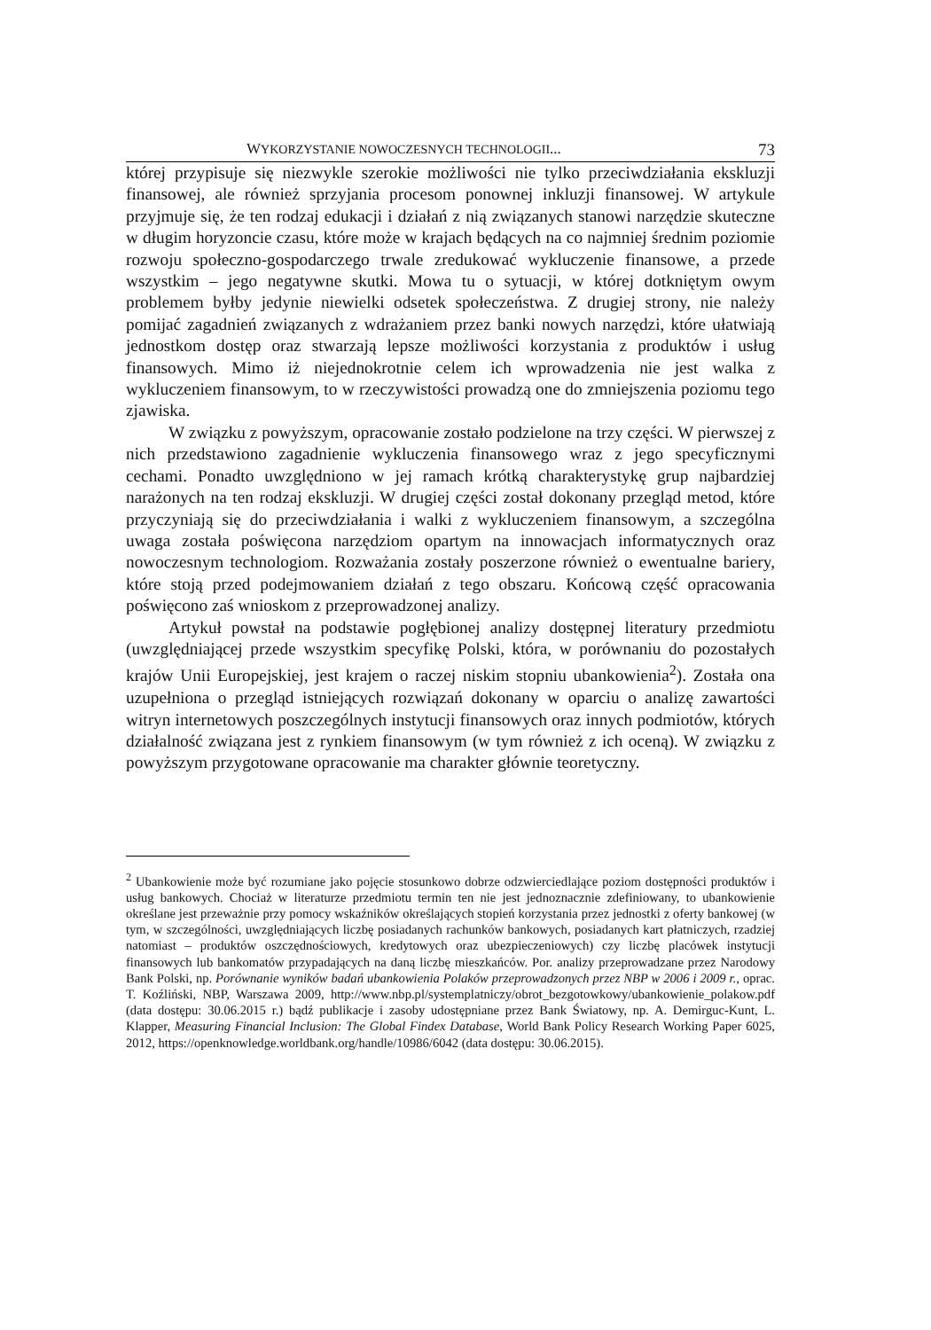WYKORZYSTANIE NOWOCZESNYCH TECHNOLOGII... 73
której przypisuje się niezwykle szerokie możliwości nie tylko przeciwdziałania eks­kluzji finansowej, ale również sprzyjania procesom ponownej inkluzji finansowej. W artykule przyjmuje się, że ten rodzaj edukacji i działań z nią związanych stanowi narzędzie skuteczne w długim horyzoncie czasu, które może w krajach będących na co najmniej średnim poziomie rozwoju społeczno-gospodarczego trwale zredu­kować wykluczenie finansowe, a przede wszystkim – jego negatywne skutki. Mowa tu o sytuacji, w której dotkniętym owym problemem byłby jedynie niewielki odse­tek społeczeństwa. Z drugiej strony, nie należy pomijać zagadnień związanych z wdrażaniem przez banki nowych narzędzi, które ułatwiają jednostkom dostęp oraz stwarzają lepsze możliwości korzystania z produktów i usług finansowych. Mimo iż niejednokrotnie celem ich wprowadzenia nie jest walka z wykluczeniem finansowym, to w rzeczywistości prowadzą one do zmniejszenia poziomu tego zja­wiska.
W związku z powyższym, opracowanie zostało podzielone na trzy części. W pierwszej z nich przedstawiono zagadnienie wykluczenia finansowego wraz z jego specyficznymi cechami. Ponadto uwzględniono w jej ramach krótką charak­terystykę grup najbardziej narażonych na ten rodzaj ekskluzji. W drugiej części zo­stał dokonany przegląd metod, które przyczyniają się do przeciwdziałania i walki z wykluczeniem finansowym, a szczególna uwaga została poświęcona narzędziom opartym na innowacjach informatycznych oraz nowoczesnym technologiom. Roz­ważania zostały poszerzone również o ewentualne bariery, które stoją przed podej­mowaniem działań z tego obszaru. Końcową część opracowania poświęcono zaś wnioskom z przeprowadzonej analizy.
Artykuł powstał na podstawie pogłębionej analizy dostępnej literatury przed­miotu (uwzględniającej przede wszystkim specyfikę Polski, która, w porównaniu do pozostałych krajów Unii Europejskiej, jest krajem o raczej niskim stopniu uban­kowienia<sup>2</sup>). Została ona uzupełniona o przegląd istniejących rozwiązań dokonany w oparciu o analizę zawartości witryn internetowych poszczególnych instytucji fi­nansowych oraz innych podmiotów, których działalność związana jest z rynkiem finansowym (w tym również z ich oceną). W związku z powyższym przygotowane opracowanie ma charakter głównie teoretyczny.
<sup>2</sup> Ubankowienie może być rozumiane jako pojęcie stosunkowo dobrze odzwierciedlające poziom dostęp­ności produktów i usług bankowych. Chociaż w literaturze przedmiotu termin ten nie jest jednoznacznie zdefiniowany, to ubankowienie określane jest przeważnie przy pomocy wskaźników określających sto­pień korzystania przez jednostki z oferty bankowej (w tym, w szczególności, uwzględniających liczbę posiadanych rachunków bankowych, posiadanych kart płatniczych, rzadziej natomiast – produktów osz­czędnościowych, kredytowych oraz ubezpieczeniowych) czy liczbę placówek instytucji finansowych lub bankomatów przypadających na daną liczbę mieszkańców. Por. analizy przeprowadzane przez Naro­dowy Bank Polski, np. Porównanie wyników badań ubankowienia Polaków przeprowadzonych przez NBP w 2006 i 2009 r., oprac. T. Koźliński, NBP, Warszawa 2009, http://www.nbp.pl/systemplatni­czy/obrot_bezgotowkowy/ubankowienie_polakow.pdf (data dostępu: 30.06.2015 r.) bądź publikacje i zasoby udostępniane przez Bank Światowy, np. A. Demirguc-Kunt, L. Klapper, Measuring Financial Inclusion: The Global Findex Database, World Bank Policy Research Working Paper 6025, 2012, https://openknowledge.worldbank.org/handle/10986/6042 (data dostępu: 30.06.2015).